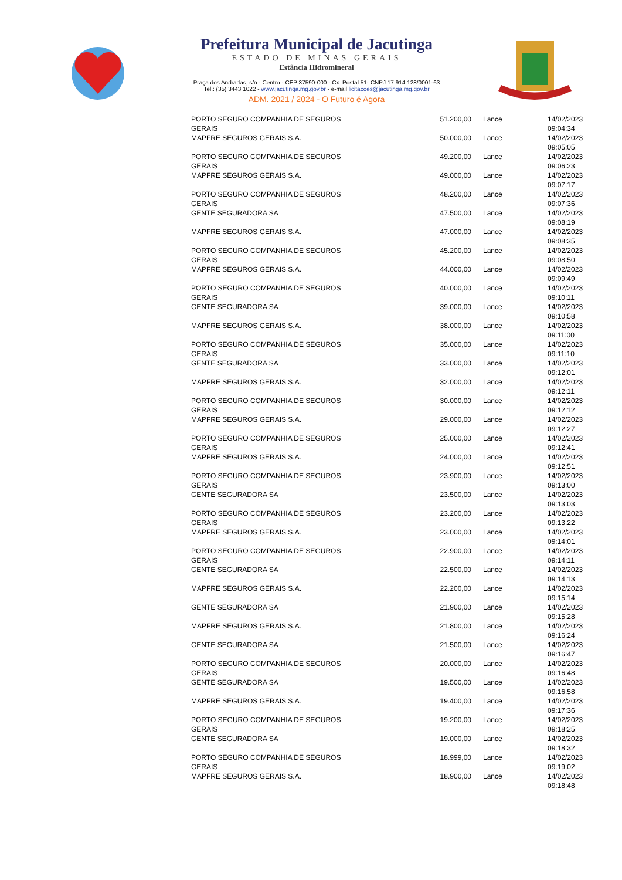Prefeitura Municipal de Jacutinga
ESTADO DE MINAS GERAIS
Estância Hidromineral
Praça dos Andradas, s/n - Centro - CEP 37590-000 - Cx. Postal 51- CNPJ 17.914.128/0001-63
Tel.: (35) 3443 1022 - www.jacutinga.mg.gov.br - e-mail licitacoes@jacutinga.mg.gov.br
ADM. 2021 / 2024 - O Futuro é Agora
| PORTO SEGURO COMPANHIA DE SEGUROS GERAIS | 51.200,00 | Lance | 14/02/2023 09:04:34 |
| MAPFRE SEGUROS GERAIS S.A. | 50.000,00 | Lance | 14/02/2023 09:05:05 |
| PORTO SEGURO COMPANHIA DE SEGUROS GERAIS | 49.200,00 | Lance | 14/02/2023 09:06:23 |
| MAPFRE SEGUROS GERAIS S.A. | 49.000,00 | Lance | 14/02/2023 09:07:17 |
| PORTO SEGURO COMPANHIA DE SEGUROS GERAIS | 48.200,00 | Lance | 14/02/2023 09:07:36 |
| GENTE SEGURADORA SA | 47.500,00 | Lance | 14/02/2023 09:08:19 |
| MAPFRE SEGUROS GERAIS S.A. | 47.000,00 | Lance | 14/02/2023 09:08:35 |
| PORTO SEGURO COMPANHIA DE SEGUROS GERAIS | 45.200,00 | Lance | 14/02/2023 09:08:50 |
| MAPFRE SEGUROS GERAIS S.A. | 44.000,00 | Lance | 14/02/2023 09:09:49 |
| PORTO SEGURO COMPANHIA DE SEGUROS GERAIS | 40.000,00 | Lance | 14/02/2023 09:10:11 |
| GENTE SEGURADORA SA | 39.000,00 | Lance | 14/02/2023 09:10:58 |
| MAPFRE SEGUROS GERAIS S.A. | 38.000,00 | Lance | 14/02/2023 09:11:00 |
| PORTO SEGURO COMPANHIA DE SEGUROS GERAIS | 35.000,00 | Lance | 14/02/2023 09:11:10 |
| GENTE SEGURADORA SA | 33.000,00 | Lance | 14/02/2023 09:12:01 |
| MAPFRE SEGUROS GERAIS S.A. | 32.000,00 | Lance | 14/02/2023 09:12:11 |
| PORTO SEGURO COMPANHIA DE SEGUROS GERAIS | 30.000,00 | Lance | 14/02/2023 09:12:12 |
| MAPFRE SEGUROS GERAIS S.A. | 29.000,00 | Lance | 14/02/2023 09:12:27 |
| PORTO SEGURO COMPANHIA DE SEGUROS GERAIS | 25.000,00 | Lance | 14/02/2023 09:12:41 |
| MAPFRE SEGUROS GERAIS S.A. | 24.000,00 | Lance | 14/02/2023 09:12:51 |
| PORTO SEGURO COMPANHIA DE SEGUROS GERAIS | 23.900,00 | Lance | 14/02/2023 09:13:00 |
| GENTE SEGURADORA SA | 23.500,00 | Lance | 14/02/2023 09:13:03 |
| PORTO SEGURO COMPANHIA DE SEGUROS GERAIS | 23.200,00 | Lance | 14/02/2023 09:13:22 |
| MAPFRE SEGUROS GERAIS S.A. | 23.000,00 | Lance | 14/02/2023 09:14:01 |
| PORTO SEGURO COMPANHIA DE SEGUROS GERAIS | 22.900,00 | Lance | 14/02/2023 09:14:11 |
| GENTE SEGURADORA SA | 22.500,00 | Lance | 14/02/2023 09:14:13 |
| MAPFRE SEGUROS GERAIS S.A. | 22.200,00 | Lance | 14/02/2023 09:15:14 |
| GENTE SEGURADORA SA | 21.900,00 | Lance | 14/02/2023 09:15:28 |
| MAPFRE SEGUROS GERAIS S.A. | 21.800,00 | Lance | 14/02/2023 09:16:24 |
| GENTE SEGURADORA SA | 21.500,00 | Lance | 14/02/2023 09:16:47 |
| PORTO SEGURO COMPANHIA DE SEGUROS GERAIS | 20.000,00 | Lance | 14/02/2023 09:16:48 |
| GENTE SEGURADORA SA | 19.500,00 | Lance | 14/02/2023 09:16:58 |
| MAPFRE SEGUROS GERAIS S.A. | 19.400,00 | Lance | 14/02/2023 09:17:36 |
| PORTO SEGURO COMPANHIA DE SEGUROS GERAIS | 19.200,00 | Lance | 14/02/2023 09:18:25 |
| GENTE SEGURADORA SA | 19.000,00 | Lance | 14/02/2023 09:18:32 |
| PORTO SEGURO COMPANHIA DE SEGUROS GERAIS | 18.999,00 | Lance | 14/02/2023 09:19:02 |
| MAPFRE SEGUROS GERAIS S.A. | 18.900,00 | Lance | 14/02/2023 09:18:48 |